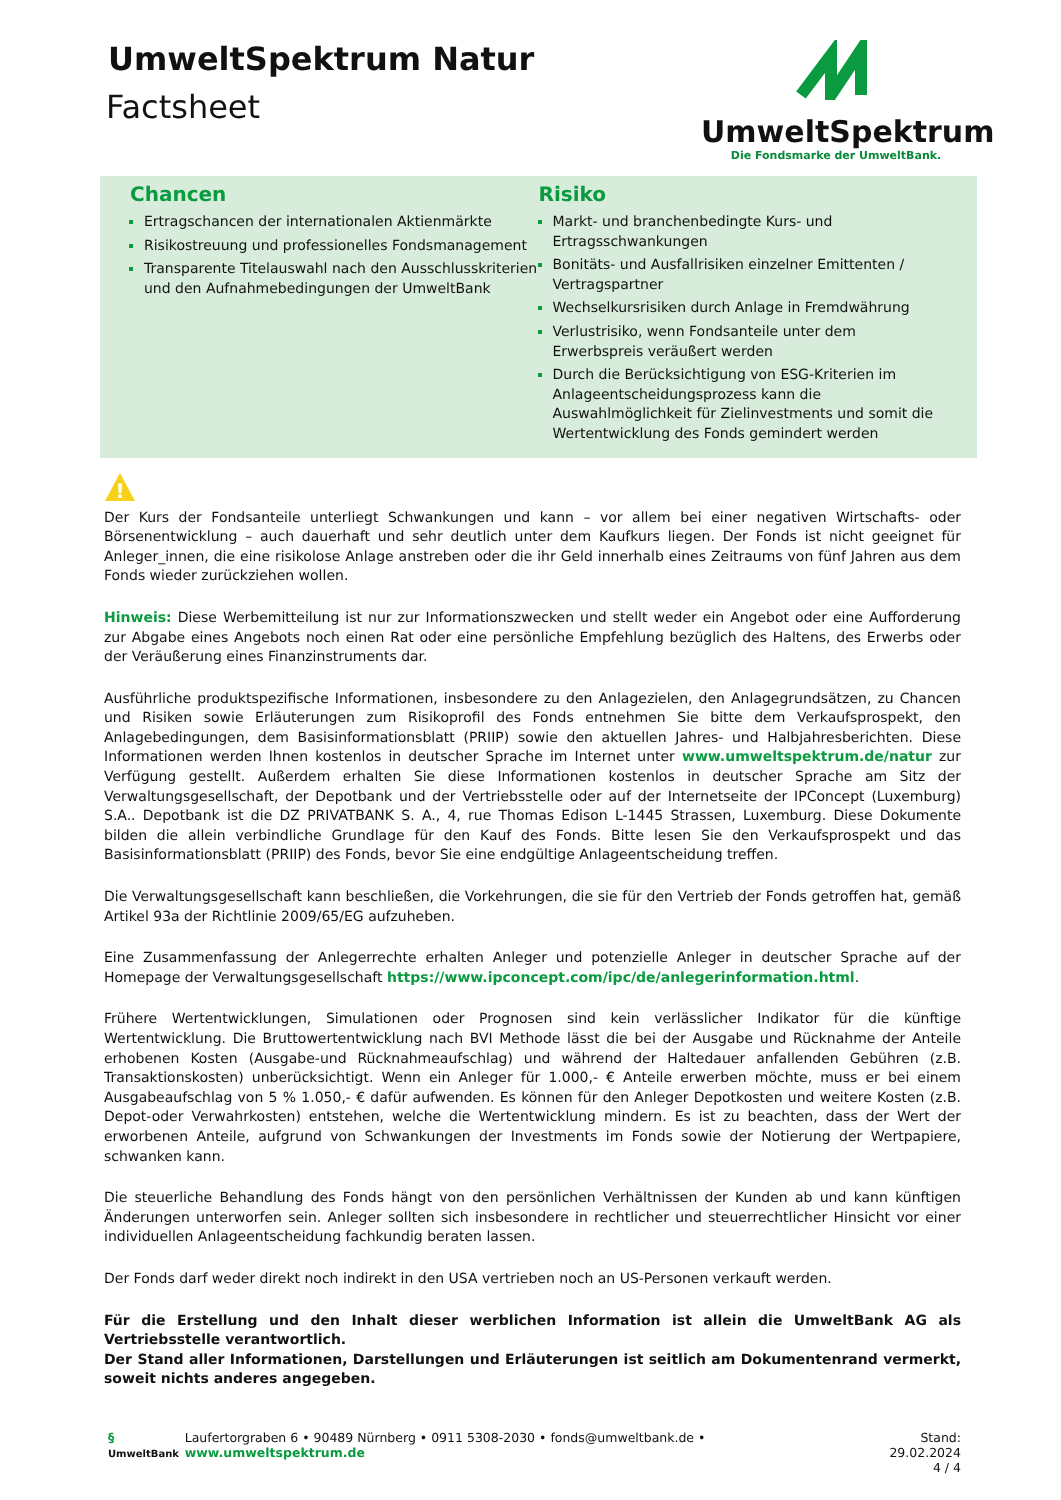UmweltSpektrum Natur
Factsheet
UmweltSpektrum
Die Fondsmarke der UmweltBank.
Chancen
Ertragschancen der internationalen Aktienmärkte
Risikostreuung und professionelles Fondsmanagement
Transparente Titelauswahl nach den Ausschlusskriterien und den Aufnahmebedingungen der UmweltBank
Risiko
Markt- und branchenbedingte Kurs- und Ertragsschwankungen
Bonitäts- und Ausfallrisiken einzelner Emittenten / Vertragspartner
Wechselkursrisiken durch Anlage in Fremdwährung
Verlustrisiko, wenn Fondsanteile unter dem Erwerbspreis veräußert werden
Durch die Berücksichtigung von ESG-Kriterien im Anlageentscheidungsprozess kann die Auswahlmöglichkeit für Zielinvestments und somit die Wertentwicklung des Fonds gemindert werden
!
Der Kurs der Fondsanteile unterliegt Schwankungen und kann – vor allem bei einer negativen Wirtschafts- oder Börsenentwicklung – auch dauerhaft und sehr deutlich unter dem Kaufkurs liegen. Der Fonds ist nicht geeignet für Anleger_innen, die eine risikolose Anlage anstreben oder die ihr Geld innerhalb eines Zeitraums von fünf Jahren aus dem Fonds wieder zurückziehen wollen.
Hinweis: Diese Werbemitteilung ist nur zur Informationszwecken und stellt weder ein Angebot oder eine Aufforderung zur Abgabe eines Angebots noch einen Rat oder eine persönliche Empfehlung bezüglich des Haltens, des Erwerbs oder der Veräußerung eines Finanzinstruments dar.
Ausführliche produktspezifische Informationen, insbesondere zu den Anlagezielen, den Anlagegrundsätzen, zu Chancen und Risiken sowie Erläuterungen zum Risikoprofil des Fonds entnehmen Sie bitte dem Verkaufsprospekt, den Anlagebedingungen, dem Basisinformationsblatt (PRIIP) sowie den aktuellen Jahres- und Halbjahresberichten. Diese Informationen werden Ihnen kostenlos in deutscher Sprache im Internet unter www.umweltspektrum.de/natur zur Verfügung gestellt. Außerdem erhalten Sie diese Informationen kostenlos in deutscher Sprache am Sitz der Verwaltungsgesellschaft, der Depotbank und der Vertriebsstelle oder auf der Internetseite der IPConcept (Luxemburg) S.A.. Depotbank ist die DZ PRIVATBANK S. A., 4, rue Thomas Edison L-1445 Strassen, Luxemburg. Diese Dokumente bilden die allein verbindliche Grundlage für den Kauf des Fonds. Bitte lesen Sie den Verkaufsprospekt und das Basisinformationsblatt (PRIIP) des Fonds, bevor Sie eine endgültige Anlageentscheidung treffen.
Die Verwaltungsgesellschaft kann beschließen, die Vorkehrungen, die sie für den Vertrieb der Fonds getroffen hat, gemäß Artikel 93a der Richtlinie 2009/65/EG aufzuheben.
Eine Zusammenfassung der Anlegerrechte erhalten Anleger und potenzielle Anleger in deutscher Sprache auf der Homepage der Verwaltungsgesellschaft https://www.ipconcept.com/ipc/de/anlegerinformation.html.
Frühere Wertentwicklungen, Simulationen oder Prognosen sind kein verlässlicher Indikator für die künftige Wertentwicklung. Die Bruttowertentwicklung nach BVI Methode lässt die bei der Ausgabe und Rücknahme der Anteile erhobenen Kosten (Ausgabe-und Rücknahmeaufschlag) und während der Haltedauer anfallenden Gebühren (z.B. Transaktionskosten) unberücksichtigt. Wenn ein Anleger für 1.000,- € Anteile erwerben möchte, muss er bei einem Ausgabeaufschlag von 5 % 1.050,- € dafür aufwenden. Es können für den Anleger Depotkosten und weitere Kosten (z.B. Depot-oder Verwahrkosten) entstehen, welche die Wertentwicklung mindern. Es ist zu beachten, dass der Wert der erworbenen Anteile, aufgrund von Schwankungen der Investments im Fonds sowie der Notierung der Wertpapiere, schwanken kann.
Die steuerliche Behandlung des Fonds hängt von den persönlichen Verhältnissen der Kunden ab und kann künftigen Änderungen unterworfen sein. Anleger sollten sich insbesondere in rechtlicher und steuerrechtlicher Hinsicht vor einer individuellen Anlageentscheidung fachkundig beraten lassen.
Der Fonds darf weder direkt noch indirekt in den USA vertrieben noch an US-Personen verkauft werden.
Für die Erstellung und den Inhalt dieser werblichen Information ist allein die UmweltBank AG als Vertriebsstelle verantwortlich.
Der Stand aller Informationen, Darstellungen und Erläuterungen ist seitlich am Dokumentenrand vermerkt, soweit nichts anderes angegeben.
§ UmweltBank
Laufertorgraben 6 • 90489 Nürnberg • 0911 5308-2030 • fonds@umweltbank.de • www.umweltspektrum.de
Stand: 29.02.2024
4 / 4